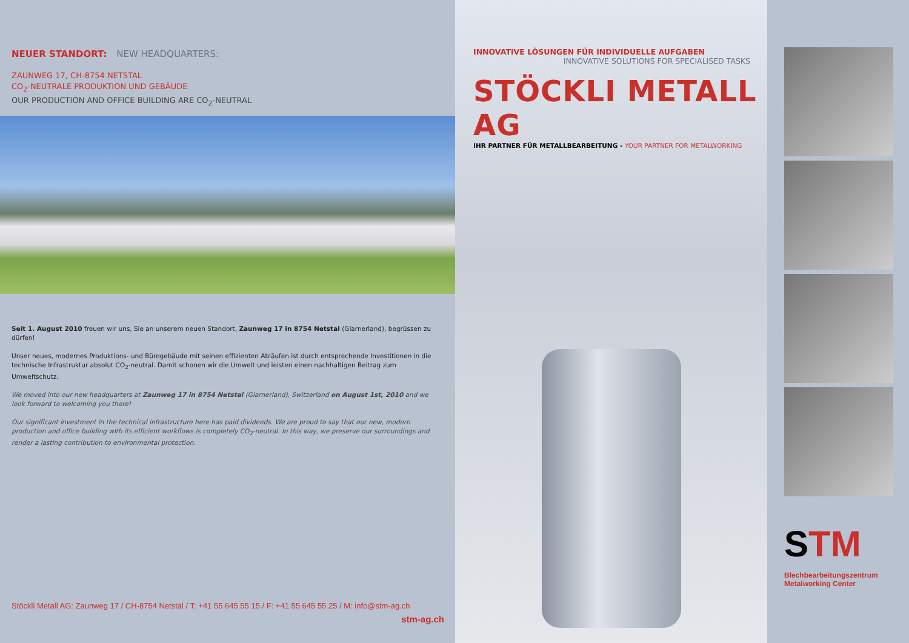NEUER STANDORT: NEW HEADQUARTERS:
ZAUNWEG 17, CH-8754 NETSTAL
CO<sub>2</sub>-NEUTRALE PRODUKTION UND GEBÄUDE
OUR PRODUCTION AND OFFICE BUILDING ARE CO<sub>2</sub>-NEUTRAL
Seit 1. August 2010 freuen wir uns, Sie an unserem neuen Standort, Zaunweg 17 in 8754 Netstal (Glarnerland), begrüssen zu dürfen!
Unser neues, modernes Produktions- und Bürogebäude mit seinen effizienten Abläufen ist durch entsprechende Investitionen in die technische Infrastruktur absolut CO<sub>2</sub>-neutral. Damit schonen wir die Umwelt und leisten einen nachhaltigen Beitrag zum Umweltschutz.
We moved into our new headquarters at Zaunweg 17 in 8754 Netstal (Glarnerland), Switzerland on August 1st, 2010 and we look forward to welcoming you there!
Our significant investment in the technical infrastructure here has paid dividends. We are proud to say that our new, modern production and office building with its efficient workflows is completely CO<sub>2</sub>-neutral. In this way, we preserve our surroundings and render a lasting contribution to environmental protection.
Stöckli Metall AG: Zaunweg 17 / CH-8754 Netstal / T: +41 55 645 55 15 / F: +41 55 645 55 25 / M: info@stm-ag.ch
stm-ag.ch
INNOVATIVE LÖSUNGEN FÜR INDIVIDUELLE AUFGABEN
INNOVATIVE SOLUTIONS FOR SPECIALISED TASKS
STÖCKLI METALL AG
IHR PARTNER FÜR METALLBEARBEITUNG - YOUR PARTNER FOR METALWORKING
STM
Blechbearbeitungszentrum
Metalworking Center